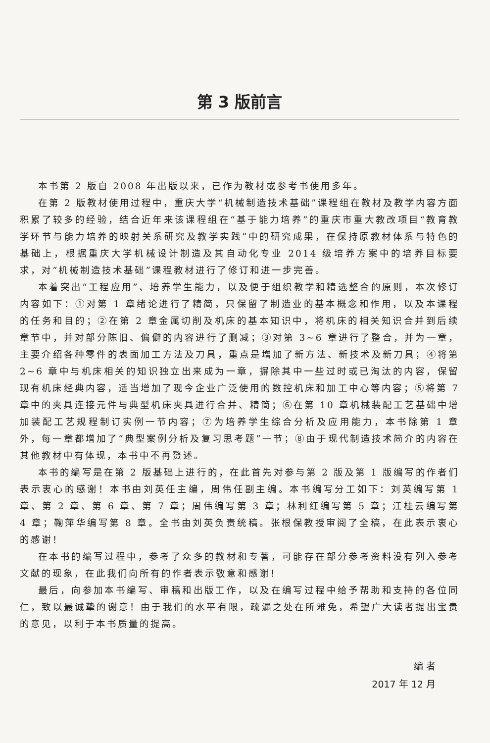第 3 版前言
本书第 2 版自 2008 年出版以来，已作为教材或参考书使用多年。
在第 2 版教材使用过程中，重庆大学“机械制造技术基础”课程组在教材及教学内容方面积累了较多的经验，结合近年来该课程组在“基于能力培养”的重庆市重大教改项目“教育教学环节与能力培养的映射关系研究及教学实践”中的研究成果，在保持原教材体系与特色的基础上，根据重庆大学机械设计制造及其自动化专业 2014 级培养方案中的培养目标要求，对“机械制造技术基础”课程教材进行了修订和进一步完善。
本着突出“工程应用”、培养学生能力，以及便于组织教学和精选整合的原则，本次修订内容如下：①对第 1 章绪论进行了精简，只保留了制造业的基本概念和作用，以及本课程的任务和目的；②在第 2 章金属切削及机床的基本知识中，将机床的相关知识合并到后续章节中，并对部分陈旧、偏僻的内容进行了删减；③对第 3~6 章进行了整合，并为一章，主要介绍各种零件的表面加工方法及刀具，重点是增加了新方法、新技术及新刀具；④将第 2~6 章中与机床相关的知识独立出来成为一章，摒除其中一些过时或已淘汰的内容，保留现有机床经典内容，适当增加了现今企业广泛使用的数控机床和加工中心等内容；⑤将第 7 章中的夹具连接元件与典型机床夹具进行合并、精简；⑥在第 10 章机械装配工艺基础中增加装配工艺规程制订实例一节内容；⑦为培养学生综合分析及应用能力，本书除第 1 章外，每一章都增加了“典型案例分析及复习思考题”一节；⑧由于现代制造技术简介的内容在其他教材中有体现，本书中不再赘述。
本书的编写是在第 2 版基础上进行的，在此首先对参与第 2 版及第 1 版编写的作者们表示衷心的感谢！本书由刘英任主编，周伟任副主编。本书编写分工如下：刘英编写第 1 章、第 2 章、第 6 章、第 7 章；周伟编写第 3 章；林利红编写第 5 章；江桂云编写第 4 章；鞠萍华编写第 8 章。全书由刘英负责统稿。张根保教授审阅了全稿，在此表示衷心的感谢！
在本书的编写过程中，参考了众多的教材和专著，可能存在部分参考资料没有列入参考文献的现象，在此我们向所有的作者表示敬意和感谢！
最后，向参加本书编写、审稿和出版工作，以及在编写过程中给予帮助和支持的各位同仁，致以最诚挚的谢意！由于我们的水平有限，疏漏之处在所难免，希望广大读者提出宝贵的意见，以利于本书质量的提高。
编 者
2017 年 12 月